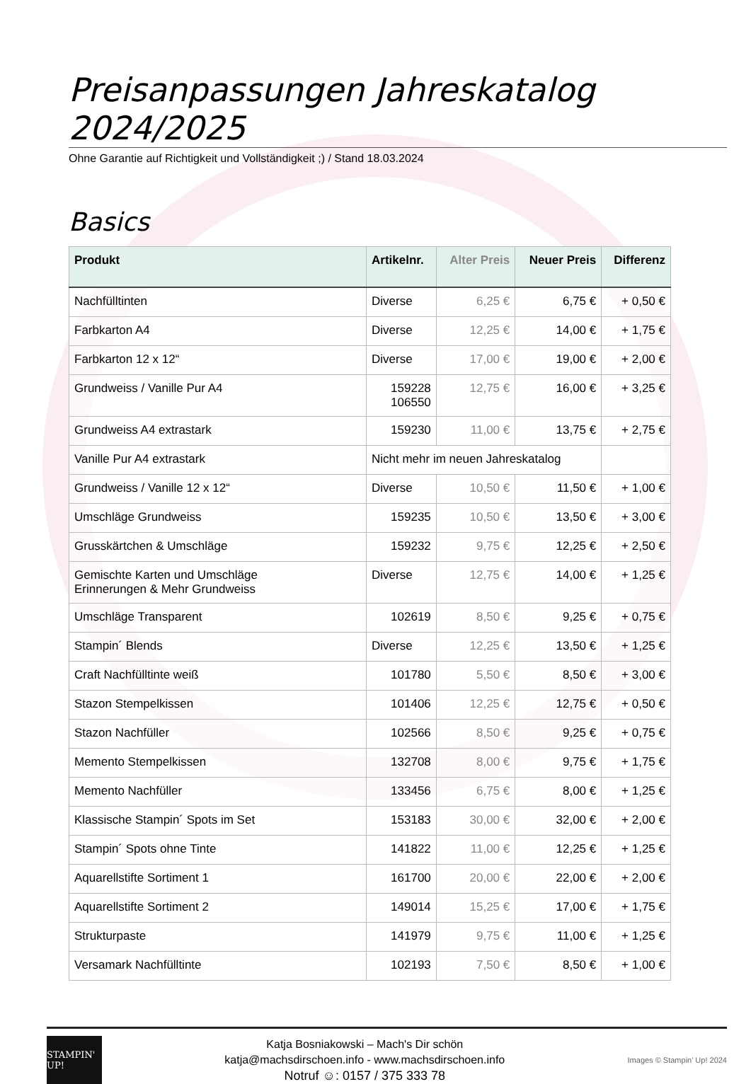Preisanpassungen Jahreskatalog 2024/2025
Ohne Garantie auf Richtigkeit und Vollständigkeit ;) / Stand 18.03.2024
Basics
| Produkt | Artikelnr. | Alter Preis | Neuer Preis | Differenz |
| --- | --- | --- | --- | --- |
| Nachfülltinten | Diverse | 6,25 € | 6,75 € | + 0,50 € |
| Farbkarton A4 | Diverse | 12,25 € | 14,00 € | + 1,75 € |
| Farbkarton 12 x 12“ | Diverse | 17,00 € | 19,00 € | + 2,00 € |
| Grundweiss / Vanille Pur A4 | 159228 106550 | 12,75 € | 16,00 € | + 3,25 € |
| Grundweiss A4 extrastark | 159230 | 11,00 € | 13,75 € | + 2,75 € |
| Vanille Pur A4 extrastark | Nicht mehr im neuen Jahreskatalog | | | |
| Grundweiss / Vanille 12 x 12“ | Diverse | 10,50 € | 11,50 € | + 1,00 € |
| Umschläge Grundweiss | 159235 | 10,50 € | 13,50 € | + 3,00 € |
| Grusskärtchen & Umschläge | 159232 | 9,75 € | 12,25 € | + 2,50 € |
| Gemischte Karten und Umschläge Erinnerungen & Mehr Grundweiss | Diverse | 12,75 € | 14,00 € | + 1,25 € |
| Umschläge Transparent | 102619 | 8,50 € | 9,25 € | + 0,75 € |
| Stampin´ Blends | Diverse | 12,25 € | 13,50 € | + 1,25 € |
| Craft Nachfülltinte weiß | 101780 | 5,50 € | 8,50 € | + 3,00 € |
| Stazon Stempelkissen | 101406 | 12,25 € | 12,75 € | + 0,50 € |
| Stazon Nachfüller | 102566 | 8,50 € | 9,25 € | + 0,75 € |
| Memento Stempelkissen | 132708 | 8,00 € | 9,75 € | + 1,75 € |
| Memento Nachfüller | 133456 | 6,75 € | 8,00 € | + 1,25 € |
| Klassische Stampin´ Spots im Set | 153183 | 30,00 € | 32,00 € | + 2,00 € |
| Stampin´ Spots ohne Tinte | 141822 | 11,00 € | 12,25 € | + 1,25 € |
| Aquarellstifte Sortiment 1 | 161700 | 20,00 € | 22,00 € | + 2,00 € |
| Aquarellstifte Sortiment 2 | 149014 | 15,25 € | 17,00 € | + 1,75 € |
| Strukturpaste | 141979 | 9,75 € | 11,00 € | + 1,25 € |
| Versamark Nachfülltinte | 102193 | 7,50 € | 8,50 € | + 1,00 € |
STAMPIN' UP!
Katja Bosniakowski – Mach's Dir schön
katja@machsdirschoen.info - www.machsdirschoen.info
Notruf ☺: 0157 / 375 333 78
Images © Stampin' Up! 2024